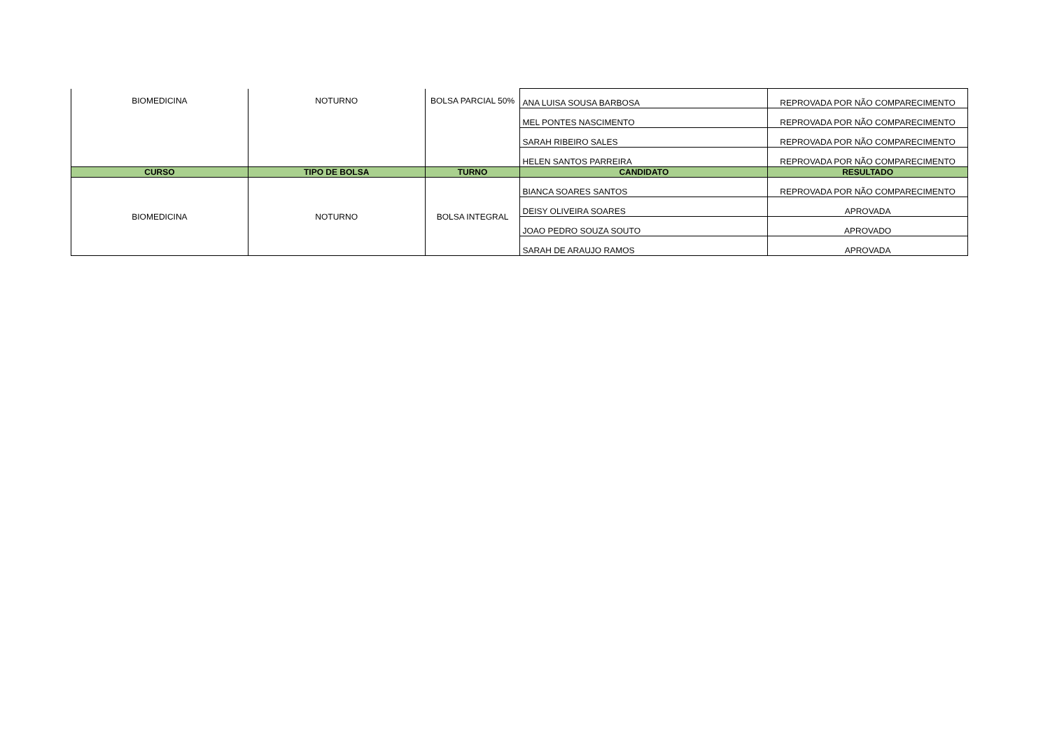| BIOMEDICINA | NOTURNO | BOLSA PARCIAL 50% | ANA LUISA SOUSA BARBOSA | REPROVADA POR NÃO COMPARECIMENTO |
| | | | MEL PONTES NASCIMENTO | REPROVADA POR NÃO COMPARECIMENTO |
| | | | SARAH RIBEIRO SALES | REPROVADA POR NÃO COMPARECIMENTO |
| | | | HELEN SANTOS PARREIRA | REPROVADA POR NÃO COMPARECIMENTO |
| CURSO | TIPO DE BOLSA | TURNO | CANDIDATO | RESULTADO |
| BIOMEDICINA | NOTURNO | BOLSA INTEGRAL | BIANCA SOARES SANTOS | REPROVADA POR NÃO COMPARECIMENTO |
| | | | DEISY OLIVEIRA SOARES | APROVADA |
| | | | JOAO PEDRO SOUZA SOUTO | APROVADO |
| | | | SARAH DE ARAUJO RAMOS | APROVADA |